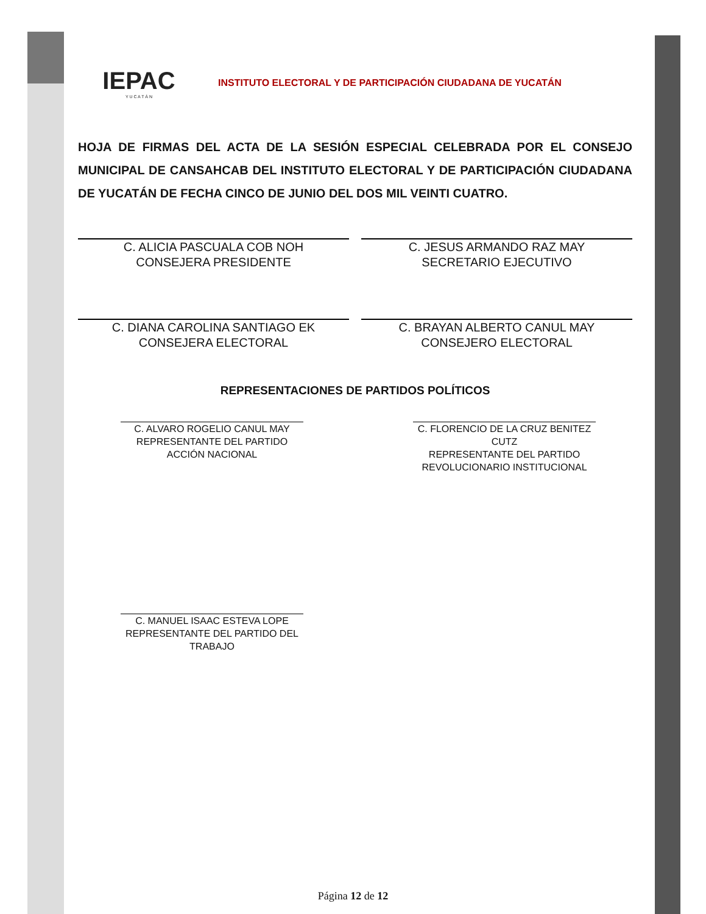IEPAC
Y U C A T Á N
INSTITUTO ELECTORAL Y DE PARTICIPACIÓN CIUDADANA DE YUCATÁN
HOJA DE FIRMAS DEL ACTA DE LA SESIÓN ESPECIAL CELEBRADA POR EL CONSEJO MUNICIPAL DE CANSAHCAB DEL INSTITUTO ELECTORAL Y DE PARTICIPACIÓN CIUDADANA DE YUCATÁN DE FECHA CINCO DE JUNIO DEL DOS MIL VEINTI CUATRO.
C. ALICIA PASCUALA COB NOH
CONSEJERA PRESIDENTE
C. JESUS ARMANDO RAZ MAY
SECRETARIO EJECUTIVO
C. DIANA CAROLINA SANTIAGO EK
CONSEJERA ELECTORAL
C. BRAYAN ALBERTO CANUL MAY
CONSEJERO ELECTORAL
REPRESENTACIONES DE PARTIDOS POLÍTICOS
C. ALVARO ROGELIO CANUL MAY
REPRESENTANTE DEL PARTIDO ACCIÓN NACIONAL
C. FLORENCIO DE LA CRUZ BENITEZ CUTZ
REPRESENTANTE DEL PARTIDO REVOLUCIONARIO INSTITUCIONAL
C. MANUEL ISAAC ESTEVA LOPE
REPRESENTANTE DEL PARTIDO DEL TRABAJO
Página 12 de 12